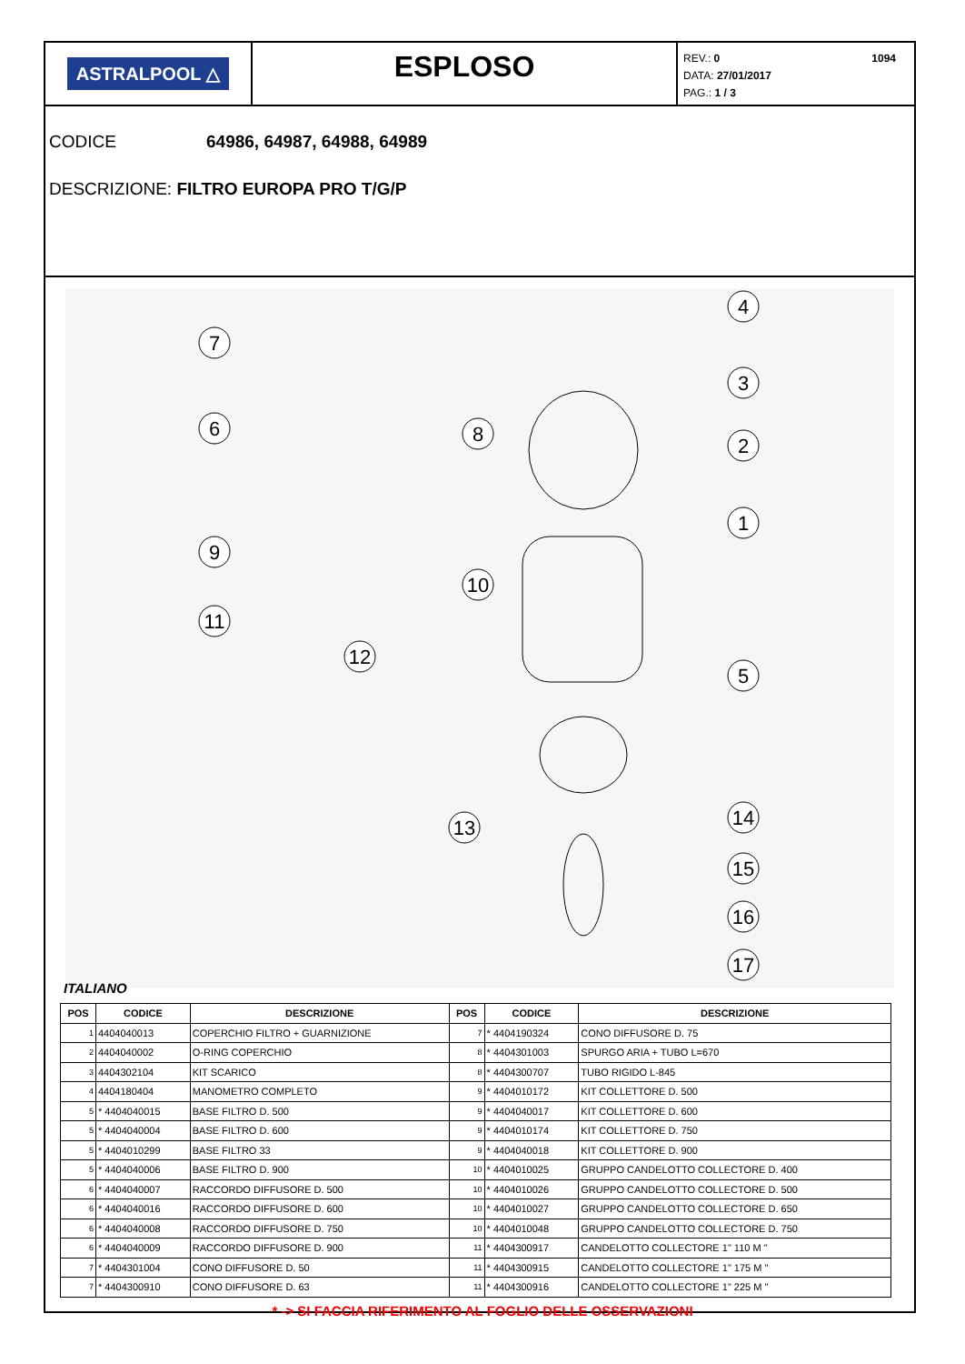ASTRALPOOL △
ESPLOSO
REV.: 0
DATA: 27/01/2017
PAG.: 1 / 3
1094
CODICE 64986, 64987, 64988, 64989
DESCRIZIONE: FILTRO EUROPA PRO T/G/P
4
3
2
1
5
14
15
16
17
7
6
9
11
8
10
12
13
ITALIANO
| POS | CODICE | DESCRIZIONE | POS | CODICE | DESCRIZIONE |
| --- | --- | --- | --- | --- | --- |
| 1 | 4404040013 | COPERCHIO FILTRO + GUARNIZIONE | 7 | * 4404190324 | CONO DIFFUSORE D. 75 |
| 2 | 4404040002 | O-RING COPERCHIO | 8 | * 4404301003 | SPURGO ARIA + TUBO L=670 |
| 3 | 4404302104 | KIT SCARICO | 8 | * 4404300707 | TUBO RIGIDO L-845 |
| 4 | 4404180404 | MANOMETRO COMPLETO | 9 | * 4404010172 | KIT COLLETTORE D. 500 |
| 5 | * 4404040015 | BASE FILTRO D. 500 | 9 | * 4404040017 | KIT COLLETTORE D. 600 |
| 5 | * 4404040004 | BASE FILTRO D. 600 | 9 | * 4404010174 | KIT COLLETTORE D. 750 |
| 5 | * 4404010299 | BASE FILTRO 33 | 9 | * 4404040018 | KIT COLLETTORE D. 900 |
| 5 | * 4404040006 | BASE FILTRO D. 900 | 10 | * 4404010025 | GRUPPO CANDELOTTO COLLECTORE D. 400 |
| 6 | * 4404040007 | RACCORDO DIFFUSORE D. 500 | 10 | * 4404010026 | GRUPPO CANDELOTTO COLLECTORE D. 500 |
| 6 | * 4404040016 | RACCORDO DIFFUSORE D. 600 | 10 | * 4404010027 | GRUPPO CANDELOTTO COLLECTORE D. 650 |
| 6 | * 4404040008 | RACCORDO DIFFUSORE D. 750 | 10 | * 4404010048 | GRUPPO CANDELOTTO COLLECTORE D. 750 |
| 6 | * 4404040009 | RACCORDO DIFFUSORE D. 900 | 11 | * 4404300917 | CANDELOTTO COLLECTORE 1" 110 M " |
| 7 | * 4404301004 | CONO DIFFUSORE D. 50 | 11 | * 4404300915 | CANDELOTTO COLLECTORE 1" 175 M " |
| 7 | * 4404300910 | CONO DIFFUSORE D. 63 | 11 | * 4404300916 | CANDELOTTO COLLECTORE 1" 225 M " |
* -> SI FACCIA RIFERIMENTO AL FOGLIO DELLE OSSERVAZIONI